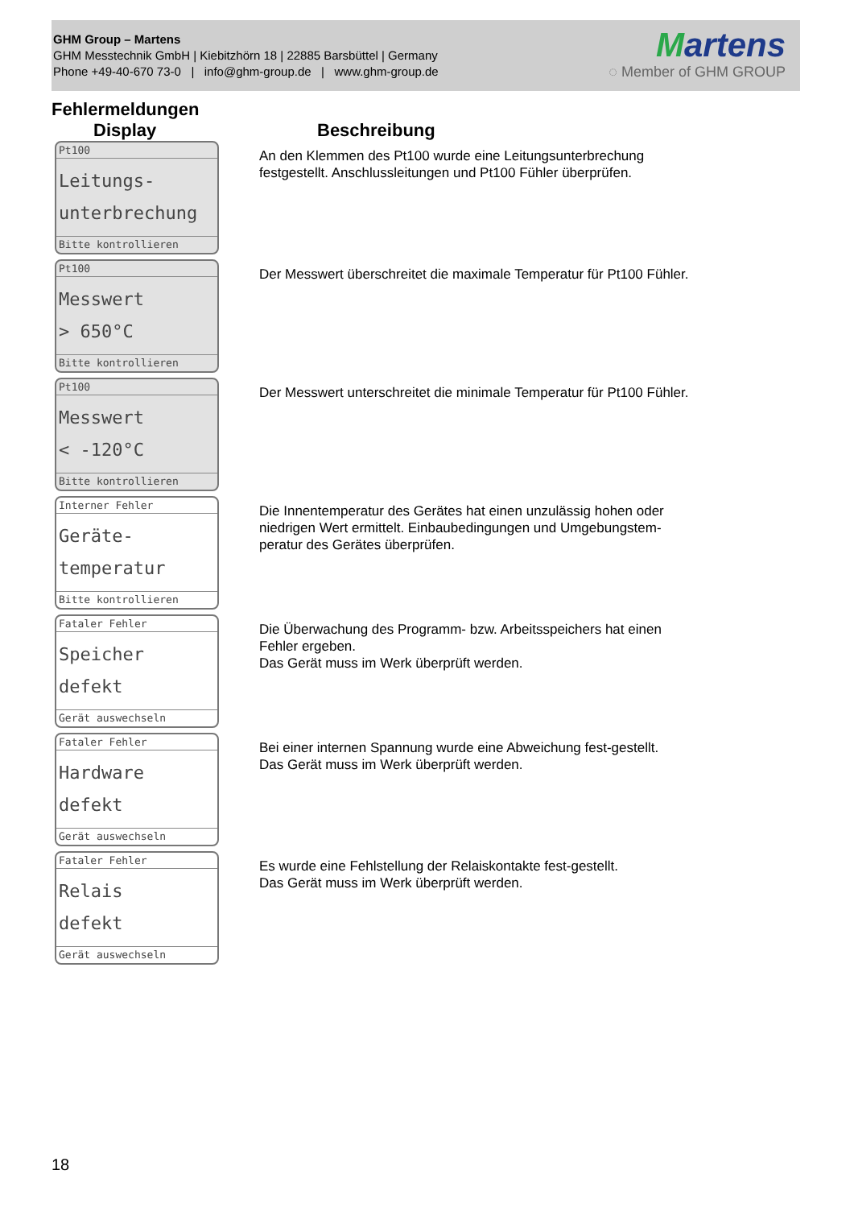GHM Group – Martens
GHM Messtechnik GmbH | Kiebitzhörn 18 | 22885 Barsbüttel | Germany
Phone +49-40-670 73-0 | info@ghm-group.de | www.ghm-group.de
Martens
◌ Member of GHM GROUP
Fehlermeldungen
Display Beschreibung
Pt100
Leitungs-
unterbrechung
Bitte kontrollieren
An den Klemmen des Pt100 wurde eine Leitungsunterbrechung festgestellt. Anschlussleitungen und Pt100 Fühler überprüfen.
Pt100
Messwert
> 650°C
Bitte kontrollieren
Der Messwert überschreitet die maximale Temperatur für Pt100 Fühler.
Pt100
Messwert
< -120°C
Bitte kontrollieren
Der Messwert unterschreitet die minimale Temperatur für Pt100 Fühler.
Interner Fehler
Geräte-
temperatur
Bitte kontrollieren
Die Innentemperatur des Gerätes hat einen unzulässig hohen oder niedrigen Wert ermittelt. Einbaubedingungen und Umgebungstem-peratur des Gerätes überprüfen.
Fataler Fehler
Speicher
defekt
Gerät auswechseln
Die Überwachung des Programm- bzw. Arbeitsspeichers hat einen Fehler ergeben.
Das Gerät muss im Werk überprüft werden.
Fataler Fehler
Hardware
defekt
Gerät auswechseln
Bei einer internen Spannung wurde eine Abweichung fest-gestellt.
Das Gerät muss im Werk überprüft werden.
Fataler Fehler
Relais
defekt
Gerät auswechseln
Es wurde eine Fehlstellung der Relaiskontakte fest-gestellt.
Das Gerät muss im Werk überprüft werden.
18